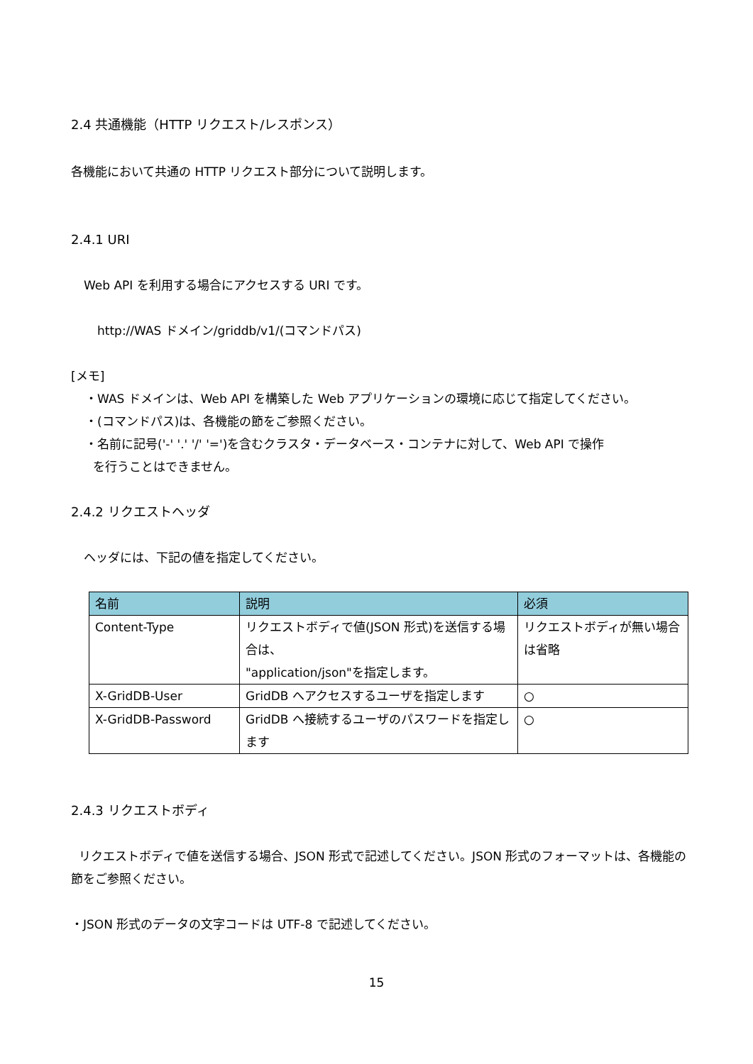2.4 共通機能（HTTP リクエスト/レスポンス）
各機能において共通の HTTP リクエスト部分について説明します。
2.4.1 URI
Web API を利用する場合にアクセスする URI です。
http://WAS ドメイン/griddb/v1/(コマンドパス)
[メモ]
・WAS ドメインは、Web API を構築した Web アプリケーションの環境に応じて指定してください。
・(コマンドパス)は、各機能の節をご参照ください。
・名前に記号('-' '.' '/' '=')を含むクラスタ・データベース・コンテナに対して、Web API で操作
を行うことはできません。
2.4.2 リクエストヘッダ
ヘッダには、下記の値を指定してください。
| 名前 | 説明 | 必須 |
| --- | --- | --- |
| Content-Type | リクエストボディで値(JSON 形式)を送信する場合は、 "application/json"を指定します。 | リクエストボディが無い場合は省略 |
| X-GridDB-User | GridDB へアクセスするユーザを指定します | ○ |
| X-GridDB-Password | GridDB へ接続するユーザのパスワードを指定します | ○ |
2.4.3 リクエストボディ
リクエストボディで値を送信する場合、JSON 形式で記述してください。JSON 形式のフォーマットは、各機能の節をご参照ください。
・JSON 形式のデータの文字コードは UTF-8 で記述してください。
15